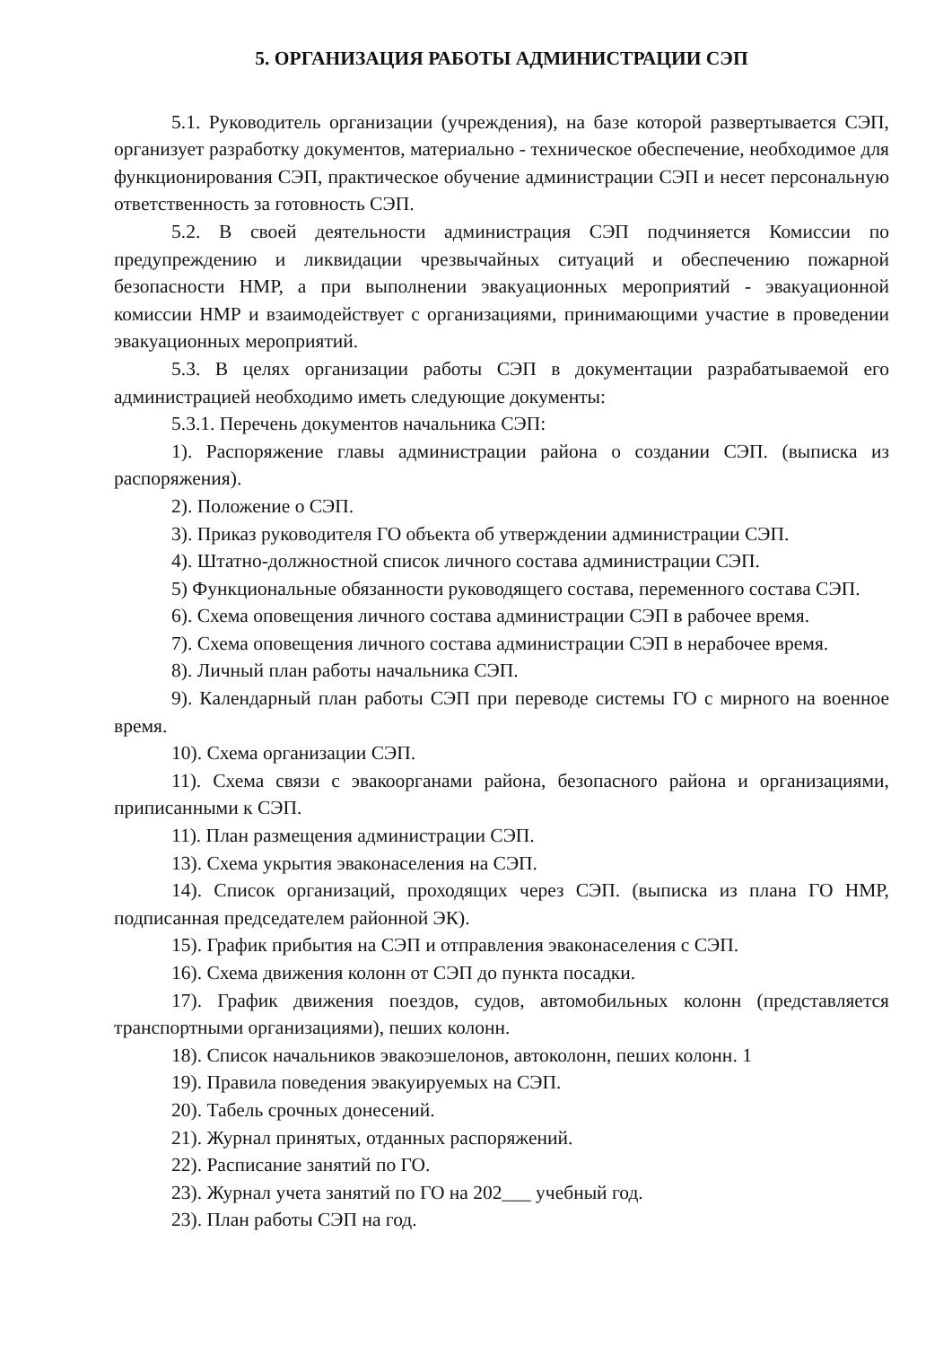5. ОРГАНИЗАЦИЯ РАБОТЫ АДМИНИСТРАЦИИ СЭП
5.1. Руководитель организации (учреждения), на базе которой развертывается СЭП, организует разработку документов, материально - техническое обеспечение, необходимое для функционирования СЭП, практическое обучение администрации СЭП и несет персональную ответственность за готовность СЭП.
5.2. В своей деятельности администрация СЭП подчиняется Комиссии по предупреждению и ликвидации чрезвычайных ситуаций и обеспечению пожарной безопасности НМР, а при выполнении эвакуационных мероприятий - эвакуационной комиссии НМР и взаимодействует с организациями, принимающими участие в проведении эвакуационных мероприятий.
5.3. В целях организации работы СЭП в документации разрабатываемой его администрацией необходимо иметь следующие документы:
5.3.1. Перечень документов начальника СЭП:
1). Распоряжение главы администрации района о создании СЭП. (выписка из распоряжения).
2). Положение о СЭП.
3). Приказ руководителя ГО объекта об утверждении администрации СЭП.
4). Штатно-должностной список личного состава администрации СЭП.
5) Функциональные обязанности руководящего состава, переменного состава СЭП.
6). Схема оповещения личного состава администрации СЭП в рабочее время.
7). Схема оповещения личного состава администрации СЭП в нерабочее время.
8). Личный план работы начальника СЭП.
9). Календарный план работы СЭП при переводе системы ГО с мирного на военное время.
10). Схема организации СЭП.
11). Схема связи с эвакоорганами района, безопасного района и организациями, приписанными к СЭП.
11). План размещения администрации СЭП.
13). Схема укрытия эваконаселения на СЭП.
14). Список организаций, проходящих через СЭП. (выписка из плана ГО НМР, подписанная председателем районной ЭК).
15). График прибытия на СЭП и отправления эваконаселения с СЭП.
16). Схема движения колонн от СЭП до пункта посадки.
17). График движения поездов, судов, автомобильных колонн (представляется транспортными организациями), пеших колонн.
18). Список начальников эвакоэшелонов, автоколонн, пеших колонн. 1
19). Правила поведения эвакуируемых на СЭП.
20). Табель срочных донесений.
21). Журнал принятых, отданных распоряжений.
22). Расписание занятий по ГО.
23). Журнал учета занятий по ГО на 202___ учебный год.
23). План работы СЭП на год.